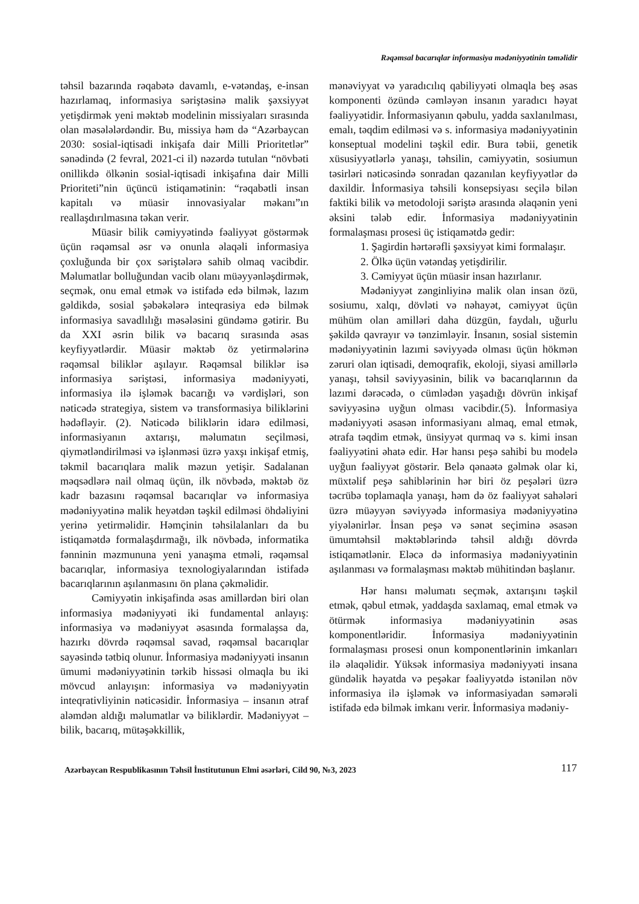Rəqəmsal bacarıqlar informasiya mədəniyyətinin təməlidir
təhsil bazarında rəqabətə davamlı, e-vətəndaş, e-insan hazırlamaq, informasiya səriştəsinə malik şəxsiyyət yetişdirmək yeni məktəb modelinin missiyaları sırasında olan məsələlərdəndir. Bu, missiya həm də “Azərbaycan 2030: sosial-iqtisadi inkişafa dair Milli Prioritetlər” sənədində (2 fevral, 2021-ci il) nəzərdə tutulan “növbəti onillikdə ölkənin sosial-iqtisadi inkişafına dair Milli Prioriteti”nin üçüncü istiqamətinin: “rəqabətli insan kapitalı və müasir innovasiyalar məkanı”ın reallaşdırılmasına təkan verir.
Müasir bilik cəmiyyətində fəaliyyət göstərmək üçün rəqəmsal əsr və onunla əlaqəli informasiya çoxluğunda bir çox səriştələrə sahib olmaq vacibdir. Məlumatlar bolluğundan vacib olanı müəyyənləşdirmək, seçmək, onu emal etmək və istifadə edə bilmək, lazım gəldikdə, sosial şəbəkələrə inteqrasiya edə bilmək informasiya savadlılığı məsələsini gündəmə gətirir. Bu da XXI əsrin bilik və bacarıq sırasında əsas keyfiyyətlərdir. Müasir məktəb öz yetirmələrinə rəqəmsal biliklər aşılayır. Rəqəmsal biliklər isə informasiya səriştəsi, informasiya mədəniyyəti, informasiya ilə işləmək bacarığı və vərdişləri, son nəticədə strategiya, sistem və transformasiya biliklərini hədəfləyir. (2). Nəticədə biliklərin idarə edilməsi, informasiyanın axtarışı, məlumatın seçilməsi, qiymətləndirilməsi və işlənməsi üzrə yaxşı inkişaf etmiş, təkmil bacarıqlara malik məzun yetişir. Sadalanan məqsədlərə nail olmaq üçün, ilk növbədə, məktəb öz kadr bazasını rəqəmsal bacarıqlar və informasiya mədəniyyətinə malik heyətdən təşkil edilməsi öhdəliyini yerinə yetirməlidir. Həmçinin təhsilalanları da bu istiqamətdə formalaşdırmağı, ilk növbədə, informatika fənninin məzmununa yeni yanaşma etməli, rəqəmsal bacarıqlar, informasiya texnologiyalarından istifadə bacarıqlarının aşılanmasını ön plana çəkməlidir.
Cəmiyyətin inkişafinda əsas amillərdən biri olan informasiya mədəniyyəti iki fundamental anlayış: informasiya və mədəniyyət əsasında formalaşsa da, hazırkı dövrdə rəqəmsal savad, rəqəmsal bacarıqlar sayəsində tətbiq olunur. İnformasiya mədəniyyəti insanın ümumi mədəniyyətinin tərkib hissəsi olmaqla bu iki mövcud anlayışın: informasiya və mədəniyyətin inteqrativliyinin nəticəsidir. İnformasiya – insanın ətraf aləmdən aldığı məlumatlar və biliklərdir. Mədəniyyət – bilik, bacarıq, mütəşəkkillik,
mənəviyyat və yaradıcılıq qabiliyyəti olmaqla beş əsas komponenti özündə cəmləyən insanın yaradıcı həyat fəaliyyətidir. İnformasiyanın qəbulu, yadda saxlanılması, emalı, təqdim edilməsi və s. informasiya mədəniyyətinin konseptual modelini təşkil edir. Bura təbii, genetik xüsusiyyətlərlə yanaşı, təhsilin, cəmiyyətin, sosiumun təsirləri nəticəsində sonradan qazanılan keyfiyyətlər də daxildir. İnformasiya təhsili konsepsiyası seçilə bilən faktiki bilik və metodoloji səriştə arasında əlaqənin yeni əksini tələb edir. İnformasiya mədəniyyətinin formalaşması prosesi üç istiqamətdə gedir:
1. Şagirdin hərtərəfli şəxsiyyət kimi formalaşır.
2. Ölkə üçün vətəndaş yetişdirilir.
3. Cəmiyyət üçün müasir insan hazırlanır.
Mədəniyyət zənginliyinə malik olan insan özü, sosiumu, xalqı, dövləti və nəhayət, cəmiyyət üçün mühüm olan amilləri daha düzgün, faydalı, uğurlu şəkildə qavrayır və tənzimləyir. İnsanın, sosial sistemin mədəniyyətinin lazımi səviyyədə olması üçün hökmən zəruri olan iqtisadi, demoqrafik, ekoloji, siyasi amillərlə yanaşı, təhsil səviyyəsinin, bilik və bacarıqlarının da lazımi dərəcədə, o cümlədən yaşadığı dövrün inkişaf səviyyəsinə uyğun olması vacibdir.(5). İnformasiya mədəniyyəti əsasən informasiyanı almaq, emal etmək, ətrafa təqdim etmək, ünsiyyət qurmaq və s. kimi insan fəaliyyətini əhatə edir. Hər hansı peşə sahibi bu modelə uyğun fəaliyyət göstərir. Belə qənaətə gəlmək olar ki, müxtəlif peşə sahiblərinin hər biri öz peşələri üzrə təcrübə toplamaqla yanaşı, həm də öz fəaliyyət sahələri üzrə müəyyən səviyyədə informasiya mədəniyyətinə yiyələnirlər. İnsan peşə və sənət seçiminə əsasən ümumtəhsil məktəblərində təhsil aldığı dövrdə istiqamətlənir. Eləcə də informasiya mədəniyyətinin aşılanması və formalaşması məktəb mühitindən başlanır.
Hər hansı məlumatı seçmək, axtarışını təşkil etmək, qəbul etmək, yaddaşda saxlamaq, emal etmək və ötürmək informasiya mədəniyyətinin əsas komponentləridir. İnformasiya mədəniyyətinin formalaşması prosesi onun komponentlərinin imkanları ilə əlaqəlidir. Yüksək informasiya mədəniyyəti insana gündəlik həyatda və peşəkar fəaliyyətdə istənilən növ informasiya ilə işləmək və informasiyadan səmərəli istifadə edə bilmək imkanı verir. İnformasiya mədəniy-
Azərbaycan Respublikasının Təhsil İnstitutunun Elmi əsərləri, Cild 90, №3, 2023 117